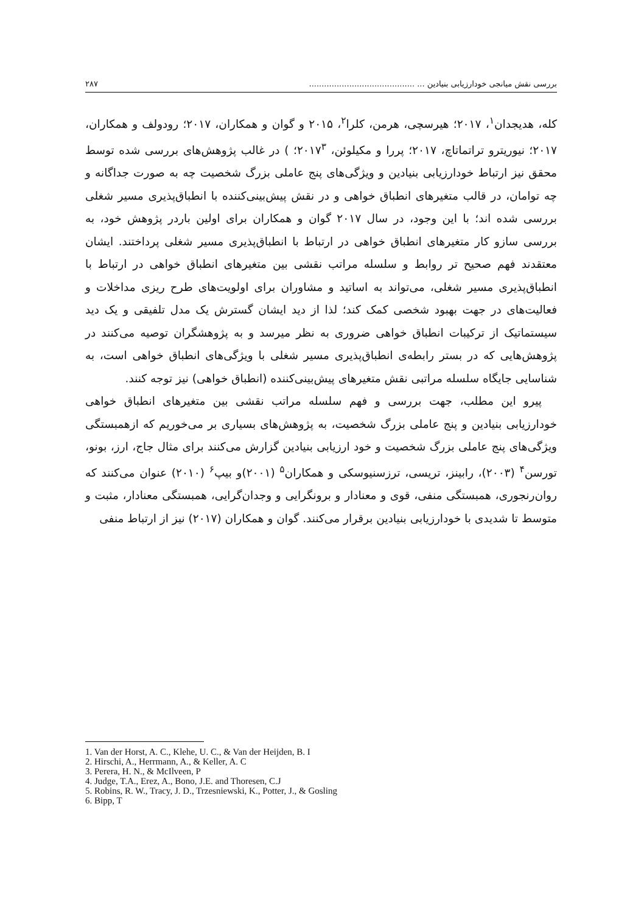بررسی نقش میانجی خودارزیابی بنیادین ... .......................................... ۲۸۷
کله، هدیجدان<sup>۱</sup>، ۲۰۱۷؛ هیرسچی، هرمن، کلرا<sup>۲</sup>، ۲۰۱۵ و گوان و همکاران، ۲۰۱۷؛ رودولف و همکاران، ۲۰۱۷؛ نیوریترو تراتماتاچ، ۲۰۱۷؛ پررا و مکیلوئن، ۲۰۱۷<sup>۳</sup>؛ ) در غالب پژوهش‌های بررسی شده توسط محقق نیز ارتباط خودارزیابی بنیادین و ویژگی‌های پنج عاملی بزرگ شخصیت چه به صورت جداگانه و چه توامان، در قالب متغیرهای انطباق خواهی و در نقش پیش‌بینی‌کننده با انطباق‌پذیری مسیر شغلی بررسی شده اند؛ با این وجود، در سال ۲۰۱۷ گوان و همکاران برای اولین باردر پژوهش خود، به بررسی سازو کار متغیرهای انطباق خواهی در ارتباط با انطباق‌پذیری مسیر شغلی پرداختند. ایشان معتقدند فهم صحیح تر روابط و سلسله مراتب نقشی بین متغیرهای انطباق خواهی در ارتباط با انطباق‌پذیری مسیر شغلی، می‌تواند به اساتید و مشاوران برای اولویت‌های طرح ریزی مداخلات و فعالیت‌های در جهت بهبود شخصی کمک کند؛ لذا از دید ایشان گسترش یک مدل تلفیقی و یک دید سیستماتیک از ترکیبات انطباق خواهی ضروری به نظر میرسد و به پژوهشگران توصیه می‌کنند در پژوهش‌هایی که در بستر رابطه‌ی انطباق‌پذیری مسیر شغلی با ویژگی‌های انطباق خواهی است، به شناسایی جایگاه سلسله مراتبی نقش متغیرهای پیش‌بینی‌کننده (انطباق خواهی) نیز توجه کنند.
پیرو این مطلب، جهت بررسی و فهم سلسله مراتب نقشی بین متغیرهای انطباق خواهی خودارزیابی بنیادین و پنج عاملی بزرگ شخصیت، به پژوهش‌های بسیاری بر می‌خوریم که ازهمبستگی ویژگی‌های پنج عاملی بزرگ شخصیت و خود ارزیابی بنیادین گزارش می‌کنند برای مثال جاج، ارز، بونو، تورسن<sup>۴</sup> (۲۰۰۳)، رابینز، تریسی، ترزسنیوسکی و همکاران<sup>۵</sup> (۲۰۰۱)و بیپ<sup>۶</sup> (۲۰۱۰) عنوان می‌کنند که روان‌رنجوری، همبستگی منفی، قوی و معنادار و برونگرایی و وجدان‌گرایی، همبستگی معنادار، مثبت و متوسط تا شدیدی با خودارزیابی بنیادین برقرار می‌کنند. گوان و همکاران (۲۰۱۷) نیز از ارتباط منفی
1. Van der Horst, A. C., Klehe, U. C., & Van der Heijden, B. I
2. Hirschi, A., Herrmann, A., & Keller, A. C
3. Perera, H. N., & McIlveen, P
4. Judge, T.A., Erez, A., Bono, J.E. and Thoresen, C.J
5. Robins, R. W., Tracy, J. D., Trzesniewski, K., Potter, J., & Gosling
6. Bipp, T